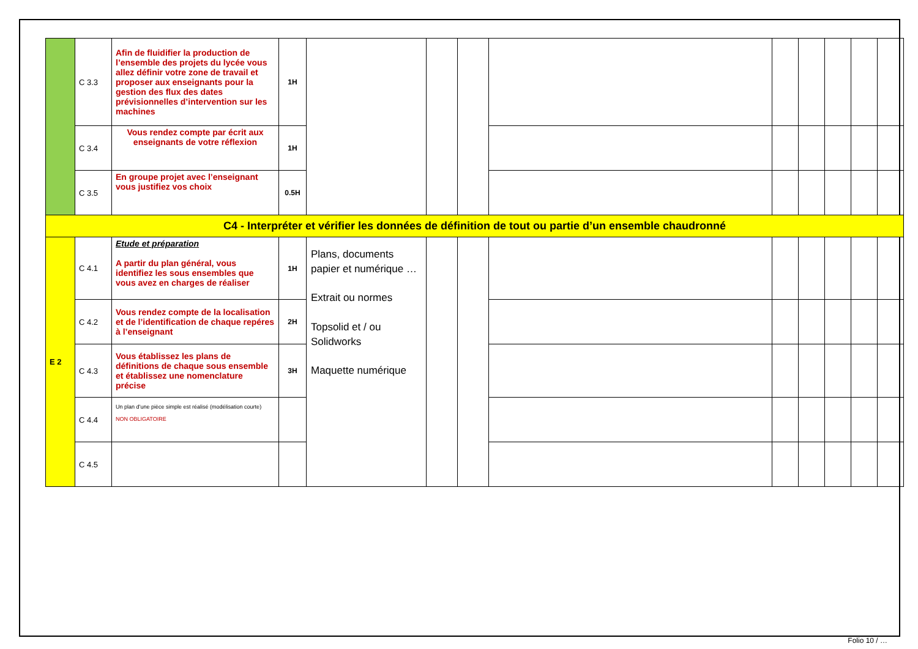| | C 3.3 | Afin de fluidifier la production de l’ensemble des projets du lycée vous allez définir votre zone de travail et proposer aux enseignants pour la gestion des flux des dates prévisionnelles d’intervention sur les machines | 1H | | | | | | | | | |
| | C 3.4 | Vous rendez compte par écrit aux enseignants de votre réflexion | 1H | | | | | | | | | |
| | C 3.5 | En groupe projet avec l’enseignant vous justifiez vos choix | 0.5H | | | | | | | | | |
| C4 - Interpréter et vérifier les données de définition de tout ou partie d’un ensemble chaudronné | | | | | | | | | | | | |
| E 2 | C 4.1 | Etude et préparation A partir du plan général, vous identifiez les sous ensembles que vous avez en charges de réaliser | 1H | Plans, documents papier et numérique … Extrait ou normes Topsolid et / ou Solidworks Maquette numérique | | | | | | | | |
| | C 4.2 | Vous rendez compte de la localisation et de l’identification de chaque repéres à l’enseignant | 2H | | | | | | | | | |
| | C 4.3 | Vous établissez les plans de définitions de chaque sous ensemble et établissez une nomenclature précise | 3H | | | | | | | | | |
| | C 4.4 | Un plan d’une pièce simple est réalisé (modélisation courte) NON OBLIGATOIRE | | | | | | | | | | |
| | C 4.5 | | | | | | | | | | | |
Folio 10 / …